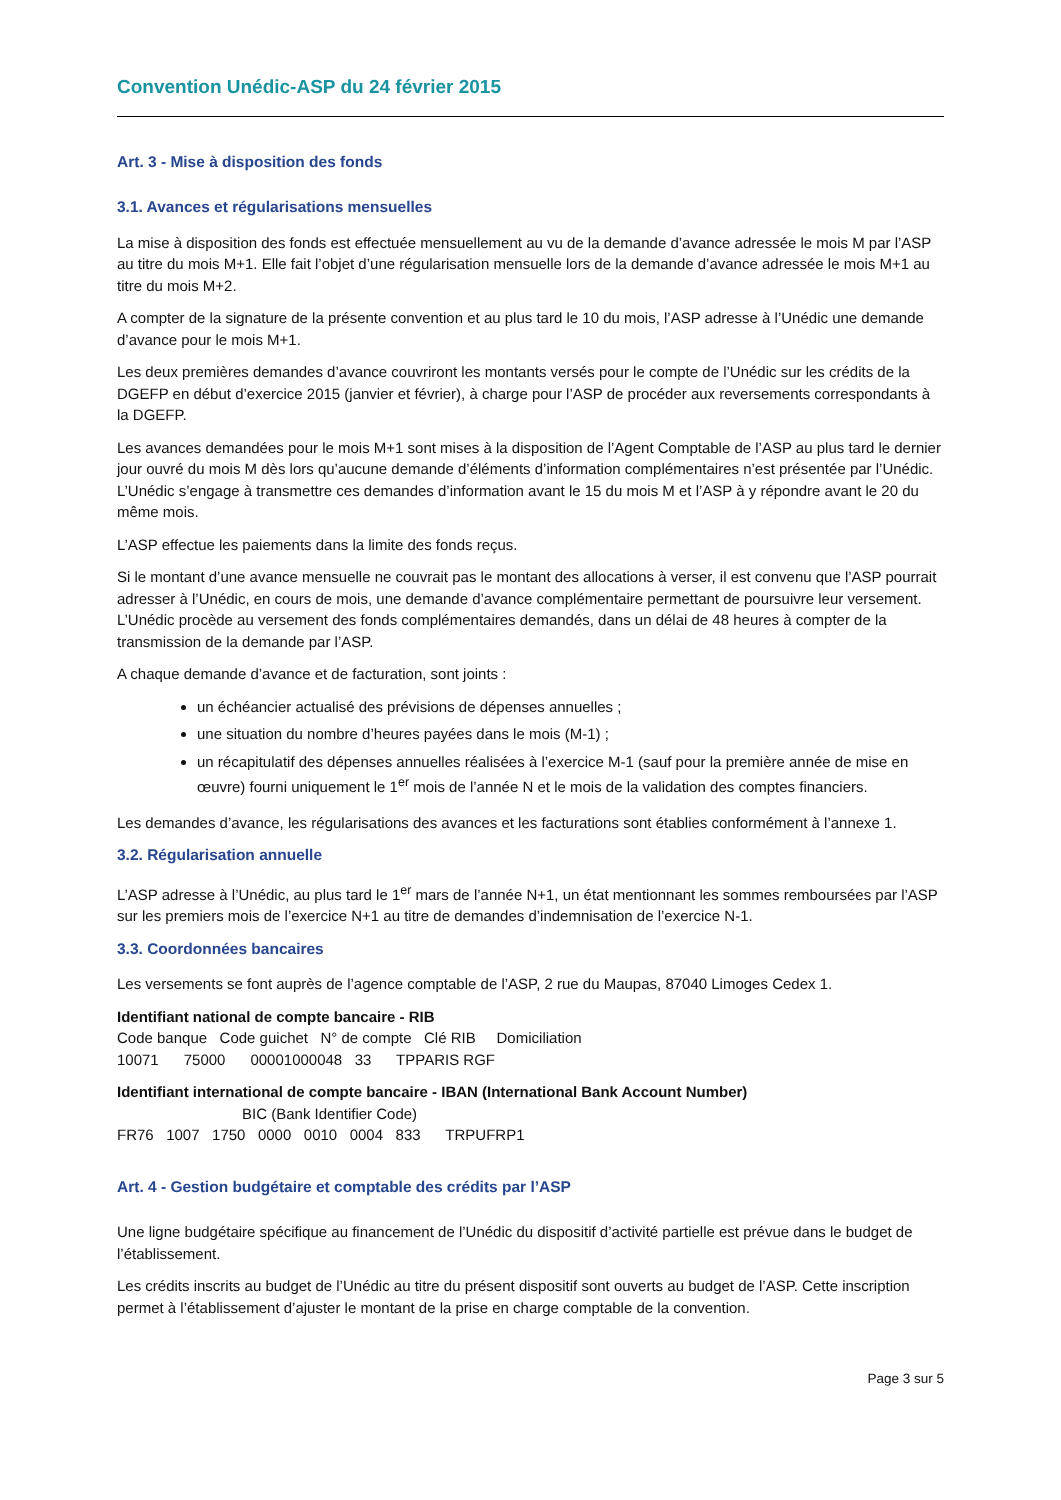Convention Unédic-ASP du 24 février 2015
Art. 3 - Mise à disposition des fonds
3.1. Avances et régularisations mensuelles
La mise à disposition des fonds est effectuée mensuellement au vu de la demande d’avance adressée le mois M par l’ASP au titre du mois M+1. Elle fait l’objet d’une régularisation mensuelle lors de la demande d’avance adressée le mois M+1 au titre du mois M+2.
A compter de la signature de la présente convention et au plus tard le 10 du mois, l’ASP adresse à l’Unédic une demande d’avance pour le mois M+1.
Les deux premières demandes d’avance couvriront les montants versés pour le compte de l’Unédic sur les crédits de la DGEFP en début d’exercice 2015 (janvier et février), à charge pour l’ASP de procéder aux reversements correspondants à la DGEFP.
Les avances demandées pour le mois M+1 sont mises à la disposition de l’Agent Comptable de l’ASP au plus tard le dernier jour ouvré du mois M dès lors qu’aucune demande d’éléments d’information complémentaires n’est présentée par l’Unédic. L’Unédic s’engage à transmettre ces demandes d’information avant le 15 du mois M et l’ASP à y répondre avant le 20 du même mois.
L’ASP effectue les paiements dans la limite des fonds reçus.
Si le montant d’une avance mensuelle ne couvrait pas le montant des allocations à verser, il est convenu que l’ASP pourrait adresser à l’Unédic, en cours de mois, une demande d’avance complémentaire permettant de poursuivre leur versement. L’Unédic procède au versement des fonds complémentaires demandés, dans un délai de 48 heures à compter de la transmission de la demande par l’ASP.
A chaque demande d’avance et de facturation, sont joints :
un échéancier actualisé des prévisions de dépenses annuelles ;
une situation du nombre d’heures payées dans le mois (M-1) ;
un récapitulatif des dépenses annuelles réalisées à l’exercice M-1 (sauf pour la première année de mise en œuvre) fourni uniquement le 1<sup>er</sup> mois de l’année N et le mois de la validation des comptes financiers.
Les demandes d’avance, les régularisations des avances et les facturations sont établies conformément à l’annexe 1.
3.2. Régularisation annuelle
L’ASP adresse à l’Unédic, au plus tard le 1<sup>er</sup> mars de l’année N+1, un état mentionnant les sommes remboursées par l’ASP sur les premiers mois de l’exercice N+1 au titre de demandes d’indemnisation de l’exercice N-1.
3.3. Coordonnées bancaires
Les versements se font auprès de l’agence comptable de l’ASP, 2 rue du Maupas, 87040 Limoges Cedex 1.
Identifiant national de compte bancaire - RIB
Code banque   Code guichet   N° de compte   Clé RIB     Domiciliation
10071      75000      00001000048   33      TPPARIS RGF
Identifiant international de compte bancaire - IBAN (International Bank Account Number)
                              BIC (Bank Identifier Code)
FR76   1007   1750   0000   0010   0004   833      TRPUFRP1
Art. 4 - Gestion budgétaire et comptable des crédits par l’ASP
Une ligne budgétaire spécifique au financement de l’Unédic du dispositif d’activité partielle est prévue dans le budget de l’établissement.
Les crédits inscrits au budget de l’Unédic au titre du présent dispositif sont ouverts au budget de l’ASP. Cette inscription permet à l’établissement d’ajuster le montant de la prise en charge comptable de la convention.
Page 3 sur 5